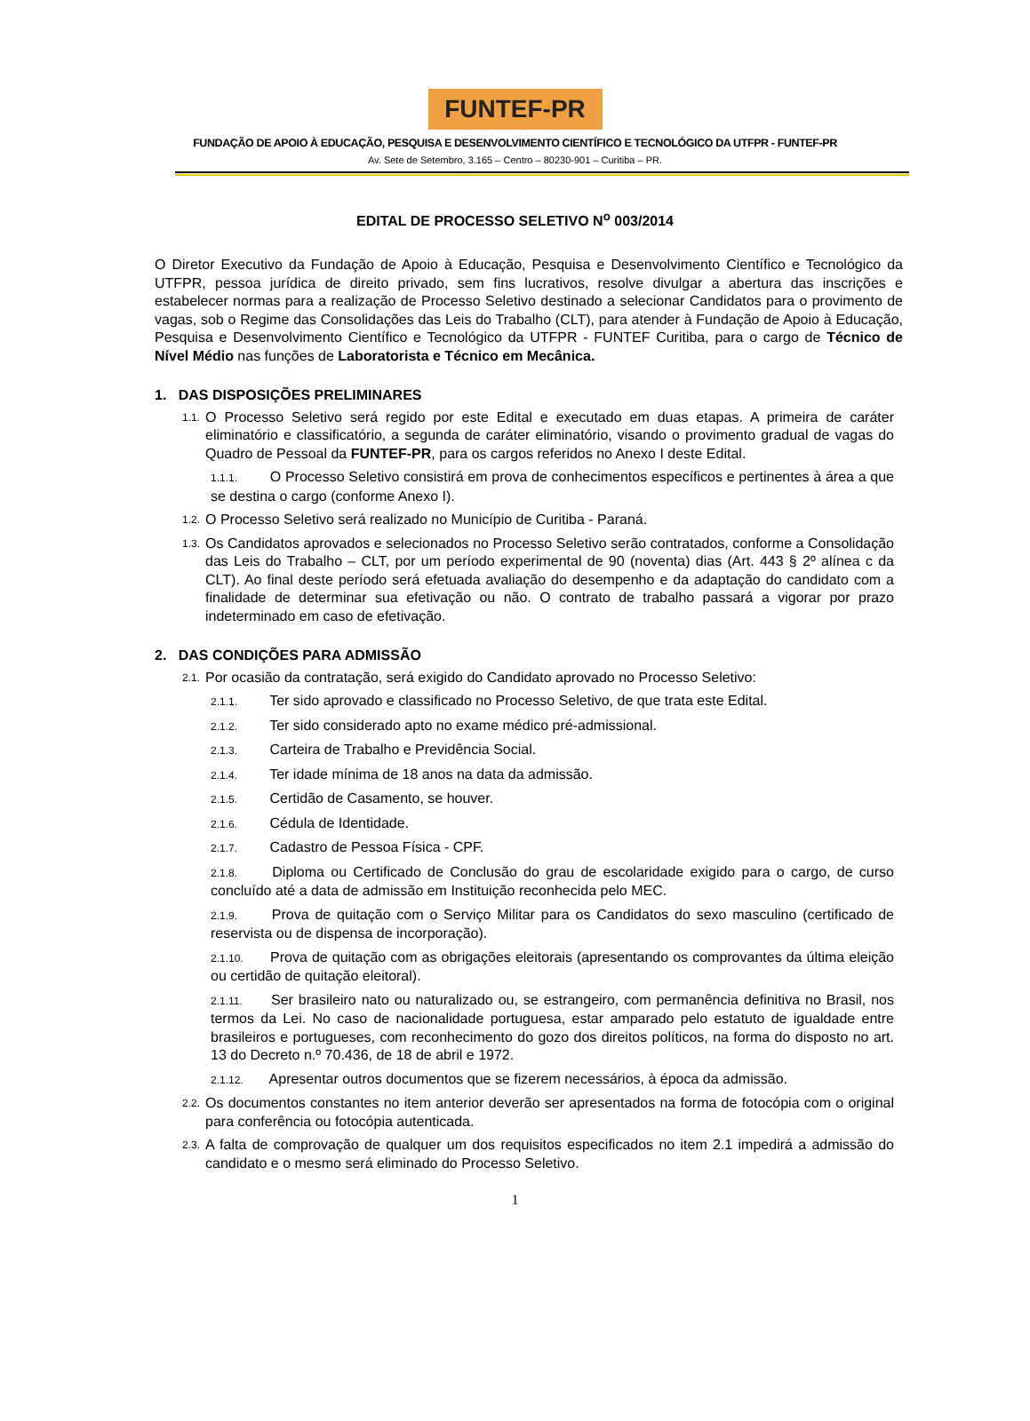FUNTEF-PR
FUNDAÇÃO DE APOIO À EDUCAÇÃO, PESQUISA E DESENVOLVIMENTO CIENTÍFICO E TECNOLÓGICO DA UTFPR - FUNTEF-PR
Av. Sete de Setembro, 3.165 – Centro – 80230-901 – Curitiba – PR.
EDITAL DE PROCESSO SELETIVO N<sup>o</sup> 003/2014
O Diretor Executivo da Fundação de Apoio à Educação, Pesquisa e Desenvolvimento Científico e Tecnológico da UTFPR, pessoa jurídica de direito privado, sem fins lucrativos, resolve divulgar a abertura das inscrições e estabelecer normas para a realização de Processo Seletivo destinado a selecionar Candidatos para o provimento de vagas, sob o Regime das Consolidações das Leis do Trabalho (CLT), para atender à Fundação de Apoio à Educação, Pesquisa e Desenvolvimento Científico e Tecnológico da UTFPR - FUNTEF Curitiba, para o cargo de Técnico de Nível Médio nas funções de Laboratorista e Técnico em Mecânica.
1. DAS DISPOSIÇÕES PRELIMINARES
1.1.
O Processo Seletivo será regido por este Edital e executado em duas etapas. A primeira de caráter eliminatório e classificatório, a segunda de caráter eliminatório, visando o provimento gradual de vagas do Quadro de Pessoal da FUNTEF-PR, para os cargos referidos no Anexo I deste Edital.
1.1.1. O Processo Seletivo consistirá em prova de conhecimentos específicos e pertinentes à área a que se destina o cargo (conforme Anexo I).
1.2.
O Processo Seletivo será realizado no Município de Curitiba - Paraná.
1.3.
Os Candidatos aprovados e selecionados no Processo Seletivo serão contratados, conforme a Consolidação das Leis do Trabalho – CLT, por um período experimental de 90 (noventa) dias (Art. 443 § 2º alínea c da CLT). Ao final deste período será efetuada avaliação do desempenho e da adaptação do candidato com a finalidade de determinar sua efetivação ou não. O contrato de trabalho passará a vigorar por prazo indeterminado em caso de efetivação.
2. DAS CONDIÇÕES PARA ADMISSÃO
2.1.
Por ocasião da contratação, será exigido do Candidato aprovado no Processo Seletivo:
2.1.1. Ter sido aprovado e classificado no Processo Seletivo, de que trata este Edital.
2.1.2. Ter sido considerado apto no exame médico pré-admissional.
2.1.3. Carteira de Trabalho e Previdência Social.
2.1.4. Ter idade mínima de 18 anos na data da admissão.
2.1.5. Certidão de Casamento, se houver.
2.1.6. Cédula de Identidade.
2.1.7. Cadastro de Pessoa Física - CPF.
2.1.8. Diploma ou Certificado de Conclusão do grau de escolaridade exigido para o cargo, de curso concluído até a data de admissão em Instituição reconhecida pelo MEC.
2.1.9. Prova de quitação com o Serviço Militar para os Candidatos do sexo masculino (certificado de reservista ou de dispensa de incorporação).
2.1.10. Prova de quitação com as obrigações eleitorais (apresentando os comprovantes da última eleição ou certidão de quitação eleitoral).
2.1.11. Ser brasileiro nato ou naturalizado ou, se estrangeiro, com permanência definitiva no Brasil, nos termos da Lei. No caso de nacionalidade portuguesa, estar amparado pelo estatuto de igualdade entre brasileiros e portugueses, com reconhecimento do gozo dos direitos políticos, na forma do disposto no art. 13 do Decreto n.º 70.436, de 18 de abril e 1972.
2.1.12. Apresentar outros documentos que se fizerem necessários, à época da admissão.
2.2.
Os documentos constantes no item anterior deverão ser apresentados na forma de fotocópia com o original para conferência ou fotocópia autenticada.
2.3.
A falta de comprovação de qualquer um dos requisitos especificados no item 2.1 impedirá a admissão do candidato e o mesmo será eliminado do Processo Seletivo.
1